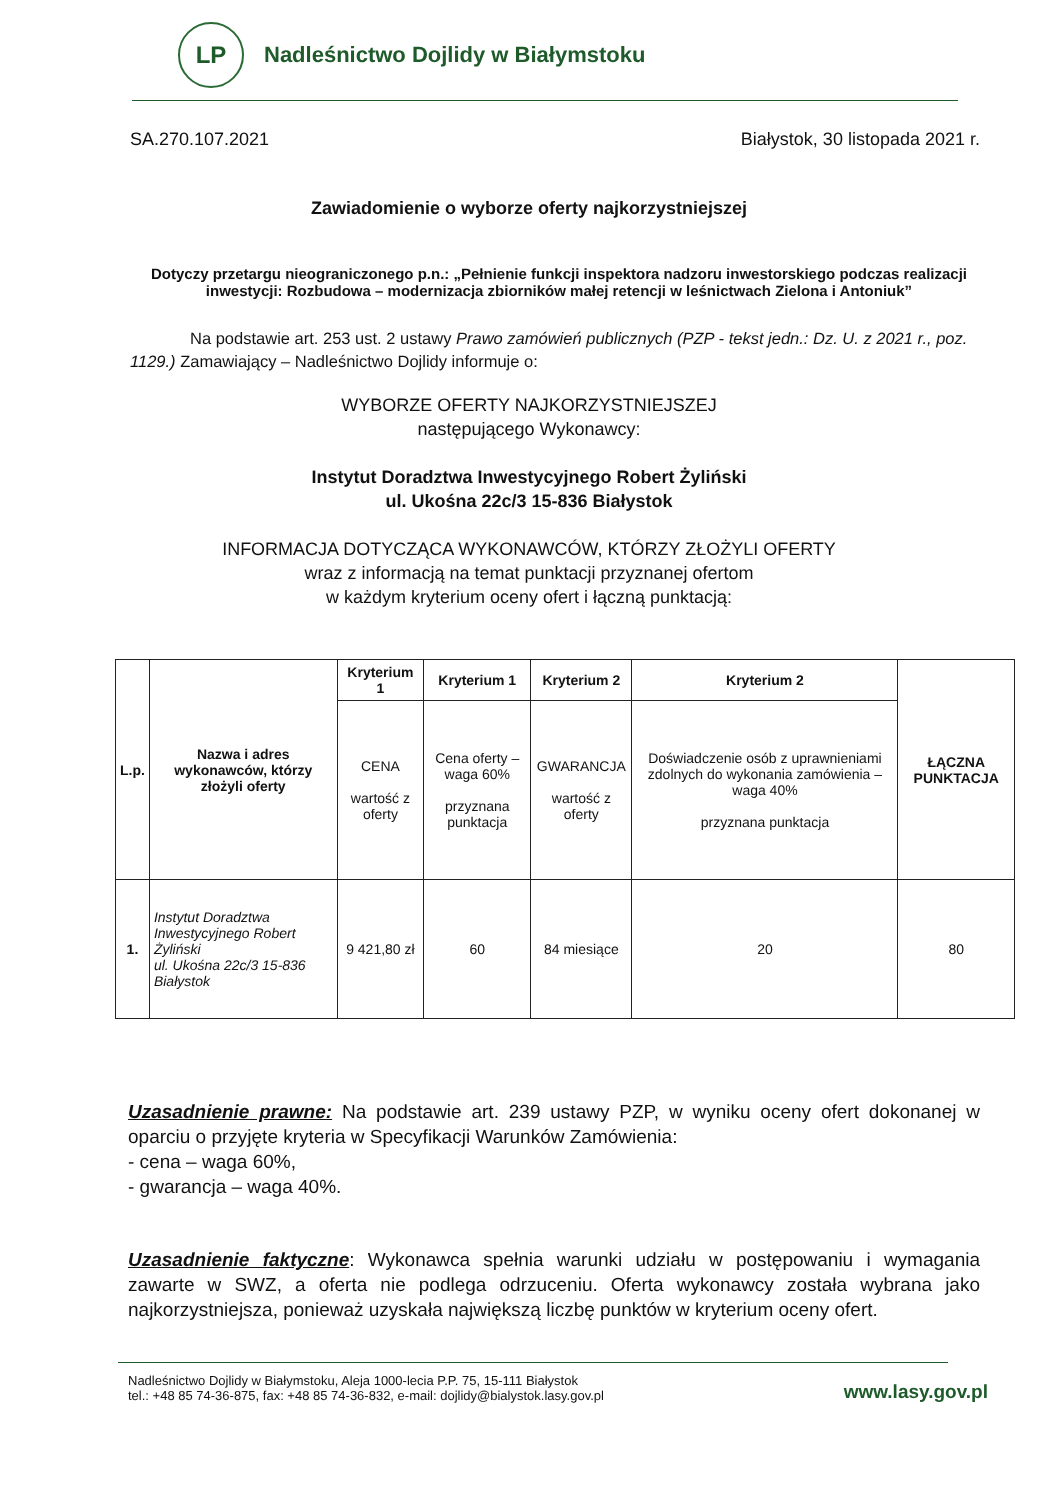LP
Nadleśnictwo Dojlidy w Białymstoku
SA.270.107.2021 Białystok, 30 listopada 2021 r.
Zawiadomienie o wyborze oferty najkorzystniejszej
Dotyczy przetargu nieograniczonego p.n.: „Pełnienie funkcji inspektora nadzoru inwestorskiego podczas realizacji inwestycji: Rozbudowa – modernizacja zbiorników małej retencji w leśnictwach Zielona i Antoniuk”
Na podstawie art. 253 ust. 2 ustawy Prawo zamówień publicznych (PZP - tekst jedn.: Dz. U. z 2021 r., poz. 1129.) Zamawiający – Nadleśnictwo Dojlidy informuje o:
WYBORZE OFERTY NAJKORZYSTNIEJSZEJ
następującego Wykonawcy:
Instytut Doradztwa Inwestycyjnego Robert Żyliński
ul. Ukośna 22c/3 15-836 Białystok
INFORMACJA DOTYCZĄCA WYKONAWCÓW, KTÓRZY ZŁOŻYLI OFERTY
wraz z informacją na temat punktacji przyznanej ofertom
w każdym kryterium oceny ofert i łączną punktacją:
| L.p. | Nazwa i adres wykonawców, którzy złożyli oferty | Kryterium 1 | Kryterium 1 | Kryterium 2 | Kryterium 2 | ŁĄCZNA PUNKTACJA |
| --- | --- | --- | --- | --- | --- | --- |
| | | CENA wartość z oferty | Cena oferty – waga 60% przyznana punktacja | GWARANCJA wartość z oferty | Doświadczenie osób z uprawnieniami zdolnych do wykonania zamówienia – waga 40% przyznana punktacja | |
| 1. | Instytut Doradztwa Inwestycyjnego Robert Żyliński ul. Ukośna 22c/3 15-836 Białystok | 9 421,80 zł | 60 | 84 miesiące | 20 | 80 |
Uzasadnienie prawne: Na podstawie art. 239 ustawy PZP, w wyniku oceny ofert dokonanej w oparciu o przyjęte kryteria w Specyfikacji Warunków Zamówienia:
- cena – waga 60%,
- gwarancja – waga 40%.
Uzasadnienie faktyczne: Wykonawca spełnia warunki udziału w postępowaniu i wymagania zawarte w SWZ, a oferta nie podlega odrzuceniu. Oferta wykonawcy została wybrana jako najkorzystniejsza, ponieważ uzyskała największą liczbę punktów w kryterium oceny ofert.
Nadleśnictwo Dojlidy w Białymstoku, Aleja 1000-lecia P.P. 75, 15-111 Białystok
tel.: +48 85 74-36-875, fax: +48 85 74-36-832, e-mail: dojlidy@bialystok.lasy.gov.pl
www.lasy.gov.pl